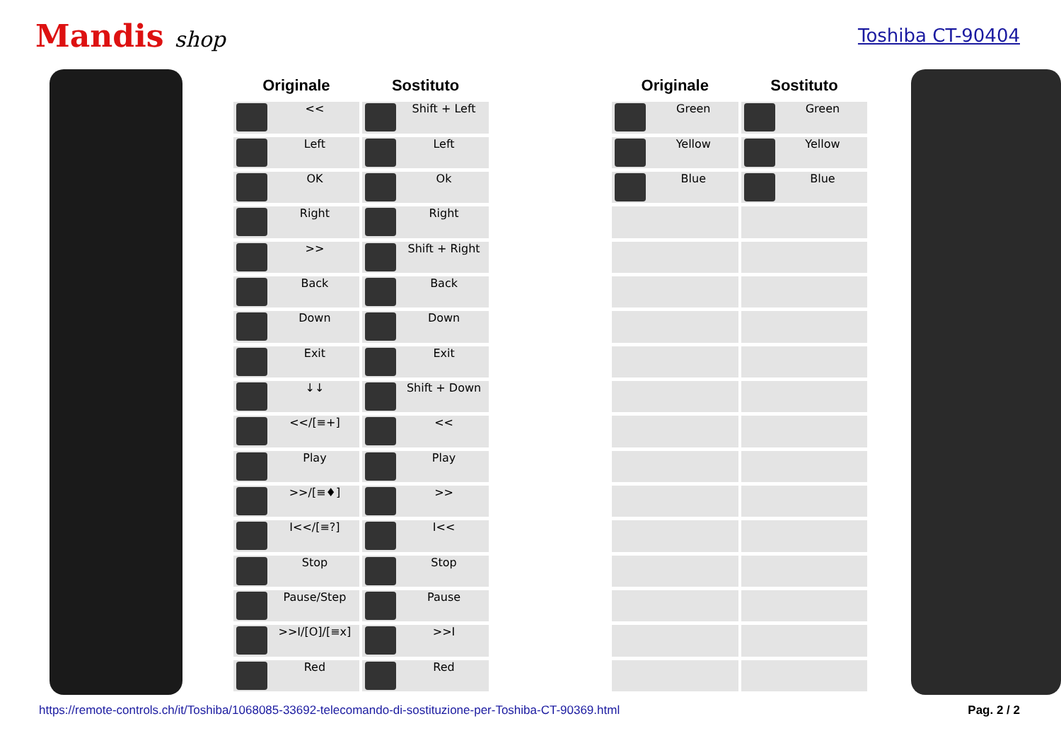Mandis shop
Toshiba CT-90404
| Originale | Sostituto | | Originale | Sostituto |
| --- | --- | --- | --- | --- |
| << | Shift + Left | | Green | Green |
| Left | Left | | Yellow | Yellow |
| OK | Ok | | Blue | Blue |
| Right | Right | | | |
| >> | Shift + Right | | | |
| Back | Back | | | |
| Down | Down | | | |
| Exit | Exit | | | |
| ↓↓ | Shift + Down | | | |
| <</[≡+] | << | | | |
| Play | Play | | | |
| >>/[≡♦] | >> | | | |
| I<</[≡?] | I<< | | | |
| Stop | Stop | | | |
| Pause/Step | Pause | | | |
| >>I/[O]/[≡x] | >>I | | | |
| Red | Red | | | |
https://remote-controls.ch/it/Toshiba/1068085-33692-telecomando-di-sostituzione-per-Toshiba-CT-90369.html Pag. 2 / 2